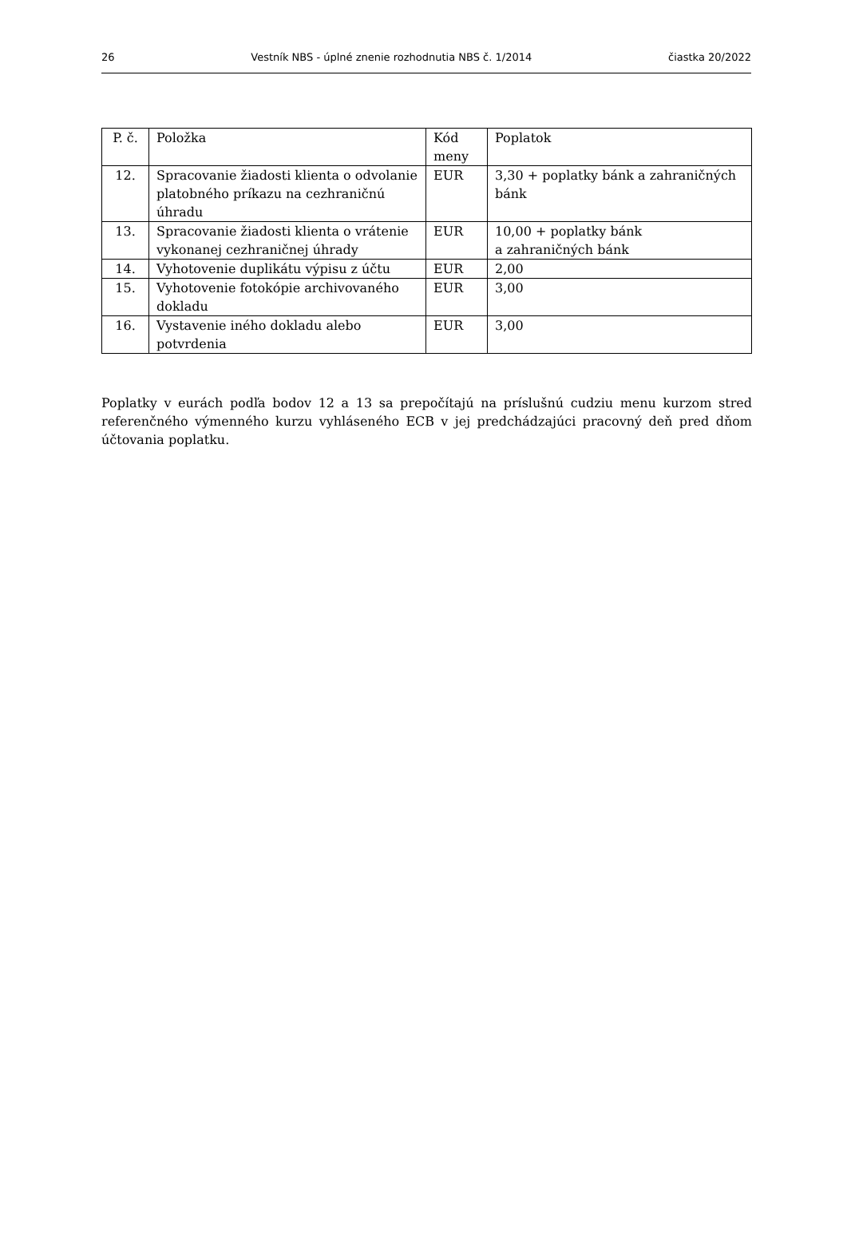26 Vestník NBS - úplné znenie rozhodnutia NBS č. 1/2014 čiastka 20/2022
| P. č. | Položka | Kód meny | Poplatok |
| 12. | Spracovanie žiadosti klienta o odvolanie platobného príkazu na cezhraničnú úhradu | EUR | 3,30 + poplatky bánk a zahraničných bánk |
| 13. | Spracovanie žiadosti klienta o vrátenie vykonanej cezhraničnej úhrady | EUR | 10,00 + poplatky bánk a zahraničných bánk |
| 14. | Vyhotovenie duplikátu výpisu z účtu | EUR | 2,00 |
| 15. | Vyhotovenie fotokópie archivovaného dokladu | EUR | 3,00 |
| 16. | Vystavenie iného dokladu alebo potvrdenia | EUR | 3,00 |
Poplatky v eurách podľa bodov 12 a 13 sa prepočítajú na príslušnú cudziu menu kurzom stred referenčného výmenného kurzu vyhláseného ECB v jej predchádzajúci pracovný deň pred dňom účtovania poplatku.